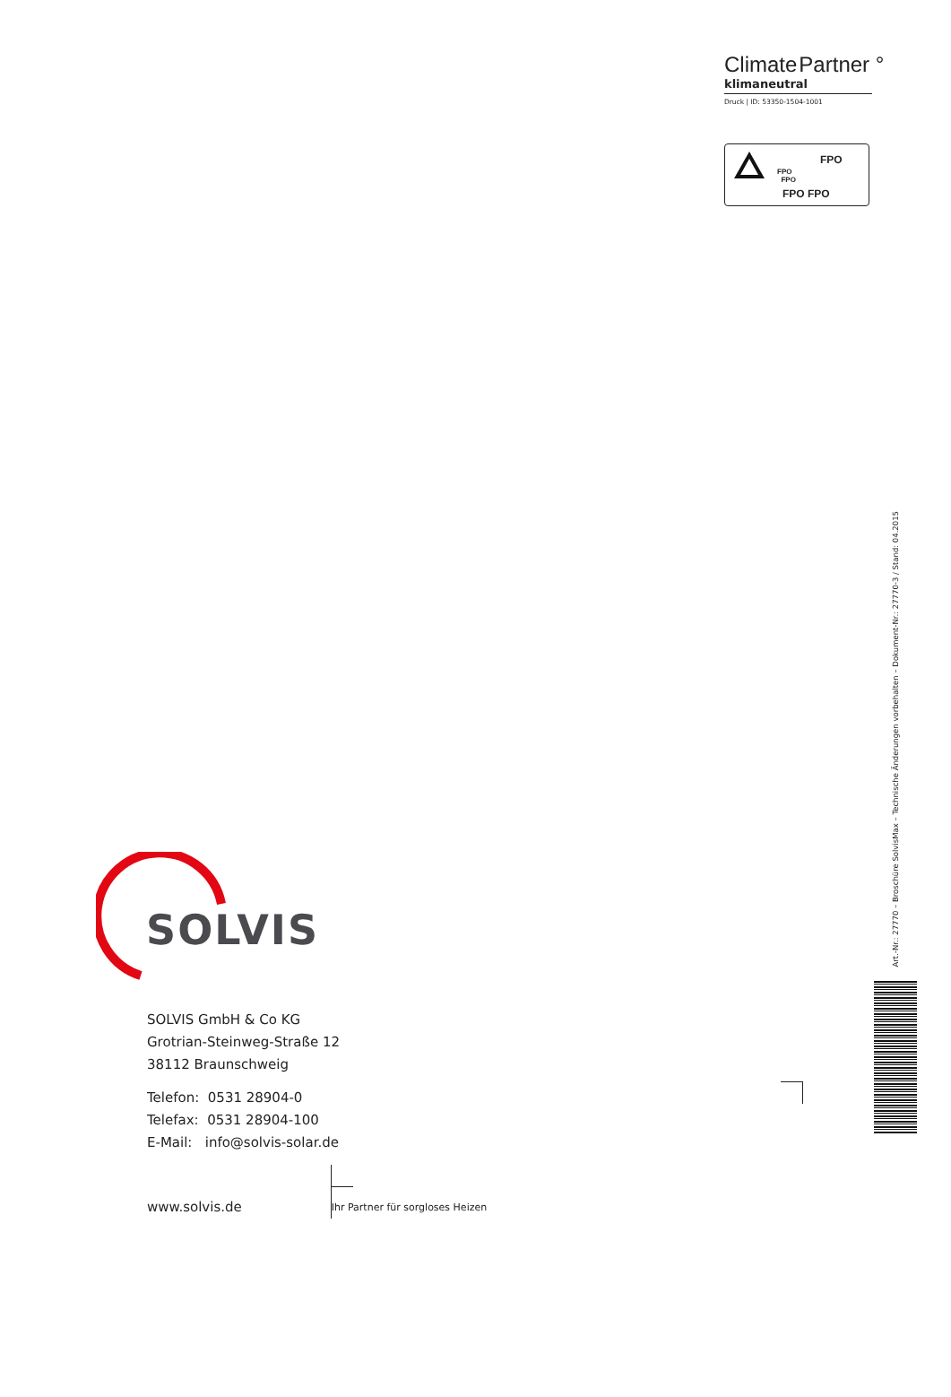ClimatePartner °
klimaneutral
Druck | ID: 53350-1504-1001
FPO
FPO
FPO
FPO FPO
SOLVIS
SOLVIS GmbH & Co KG
Grotrian-Steinweg-Straße 12
38112 Braunschweig
Telefon: 0531 28904-0
Telefax: 0531 28904-100
E-Mail: info@solvis-solar.de
www.solvis.de
Ihr Partner für sorgloses Heizen
Art.-Nr.: 27770 – Broschüre SolvisMax – Technische Änderungen vorbehalten – Dokument-Nr.: 27770-3 / Stand: 04.2015